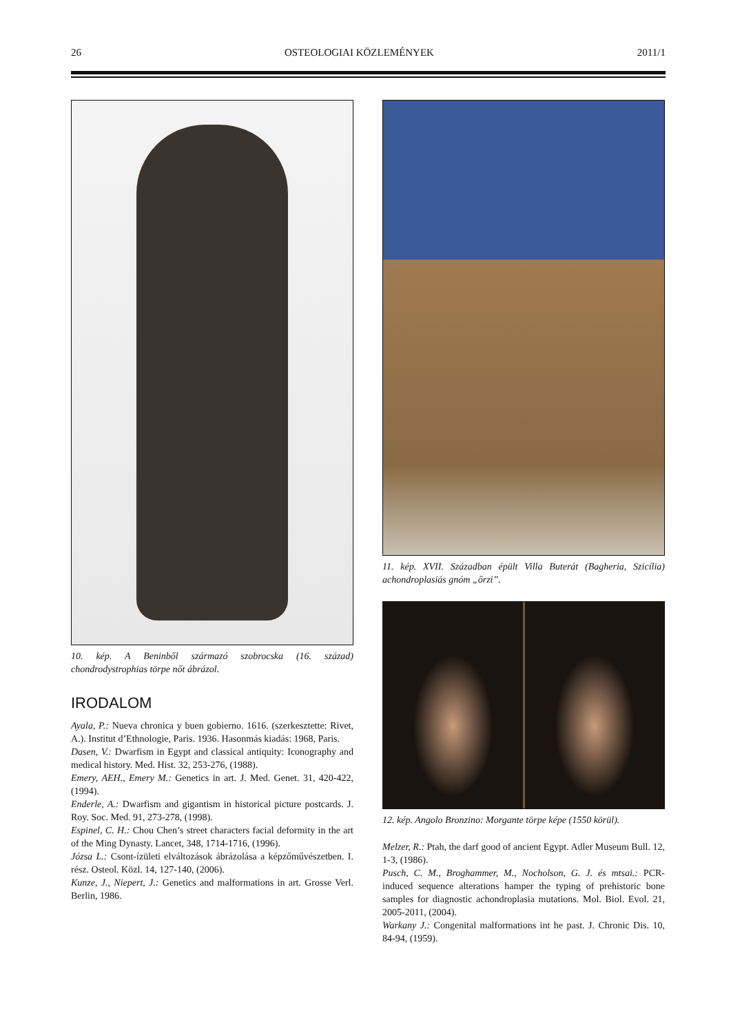26 OSTEOLOGIAI KÖZLEMÉNYEK 2011/1
10. kép. A Beninből származó szobrocska (16. század) chondrodystrophias törpe nőt ábrázol.
IRODALOM
Ayala, P.: Nueva chronica y buen gobierno. 1616. (szerkesztet­te: Rivet, A.). Institut d’Ethnologie, Paris. 1936. Hasonmás kiadás: 1968, Paris.
Dasen, V.: Dwarfism in Egypt and classical antiquity: Iconography and medical history. Med. Hist. 32, 253-276, (1988).
Emery, AEH., Emery M.: Genetics in art. J. Med. Genet. 31, 420-422,(1994).
Enderle, A.: Dwarfism and gigantism in historical picture postcards. J. Roy. Soc. Med. 91, 273-278, (1998).
Espinel, C. H.: Chou Chen’s street characters facial deformity in the art of the Ming Dynasty. Lancet, 348, 1714-1716, (1996).
Józsa L.: Csont-ízületi elváltozások ábrázolása a képzőművé­szetben. I. rész. Osteol. Közl. 14, 127-140, (2006).
Kunze, J., Niepert, J.: Genetics and malformations in art. Grosse Verl. Berlin, 1986.
11. kép. XVII. Században épült Villa Buterát (Bagheria, Szicília) achondroplasiás gnóm „őrzi”.
12. kép. Angolo Bronzino: Morgante törpe képe (1550 körül).
Melzer, R.: Ptah, the darf good of ancient Egypt. Adler Museum Bull. 12, 1-3, (1986).
Pusch, C. M., Broghammer, M., Nocholson, G. J. és mtsai.: PCR-induced sequence alterations hamper the typing of prehistoric bone samples for diagnostic achondroplasia mutations. Mol. Biol. Evol. 21, 2005-2011, (2004).
Warkany J.: Congenital malformations int he past. J. Chronic Dis. 10, 84-94, (1959).